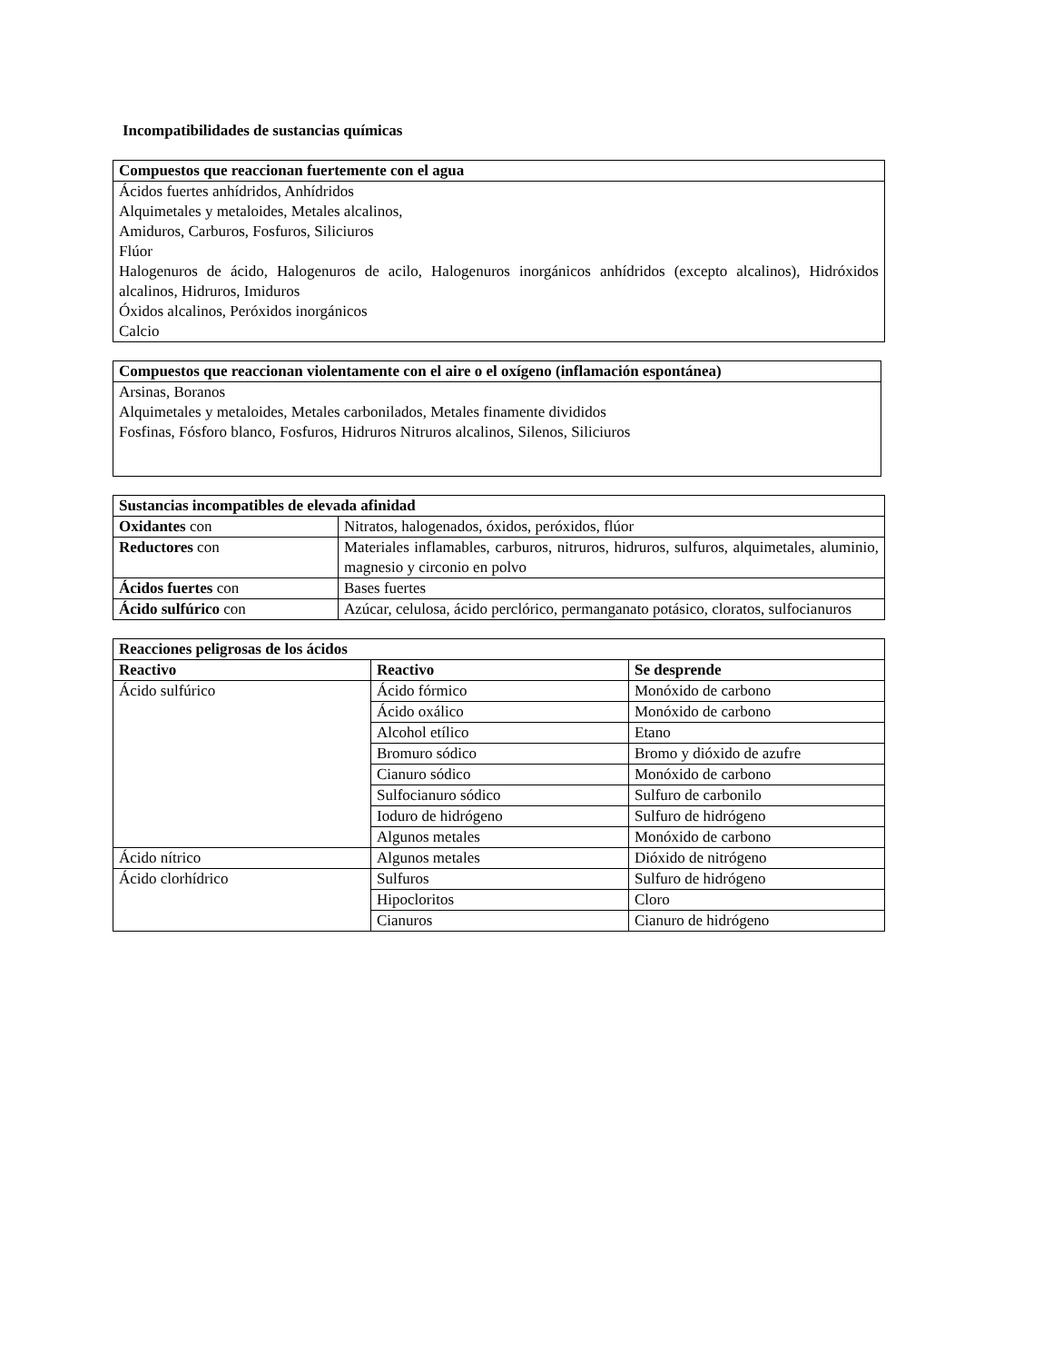Incompatibilidades de sustancias químicas
Compuestos que reaccionan fuertemente con el agua
Ácidos fuertes anhídridos, Anhídridos
Alquimetales y metaloides, Metales alcalinos,
Amiduros, Carburos, Fosfuros, Siliciuros
Flúor
Halogenuros de ácido, Halogenuros de acilo, Halogenuros inorgánicos anhídridos (excepto alcalinos), Hidróxidos alcalinos, Hidruros, Imiduros
Óxidos alcalinos, Peróxidos inorgánicos
Calcio
Compuestos que reaccionan violentamente con el aire o el oxígeno (inflamación espontánea)
Arsinas, Boranos
Alquimetales y metaloides, Metales carbonilados, Metales finamente divididos
Fosfinas, Fósforo blanco, Fosfuros, Hidruros Nitruros alcalinos, Silenos, Siliciuros
| Sustancias incompatibles de elevada afinidad | |
| --- | --- |
| Oxidantes con | Nitratos, halogenados, óxidos, peróxidos, flúor |
| Reductores con | Materiales inflamables, carburos, nitruros, hidruros, sulfuros, alquimetales, aluminio, magnesio y circonio en polvo |
| Ácidos fuertes con | Bases fuertes |
| Ácido sulfúrico con | Azúcar, celulosa, ácido perclórico, permanganato potásico, cloratos, sulfocianuros |
| Reacciones peligrosas de los ácidos | | |
| --- | --- | --- |
| Reactivo | Reactivo | Se desprende |
| Ácido sulfúrico | Ácido fórmico | Monóxido de carbono |
| | Ácido oxálico | Monóxido de carbono |
| | Alcohol etílico | Etano |
| | Bromuro sódico | Bromo y dióxido de azufre |
| | Cianuro sódico | Monóxido de carbono |
| | Sulfocianuro sódico | Sulfuro de carbonilo |
| | Ioduro de hidrógeno | Sulfuro de hidrógeno |
| | Algunos metales | Monóxido de carbono |
| Ácido nítrico | Algunos metales | Dióxido de nitrógeno |
| Ácido clorhídrico | Sulfuros | Sulfuro de hidrógeno |
| | Hipocloritos | Cloro |
| | Cianuros | Cianuro de hidrógeno |